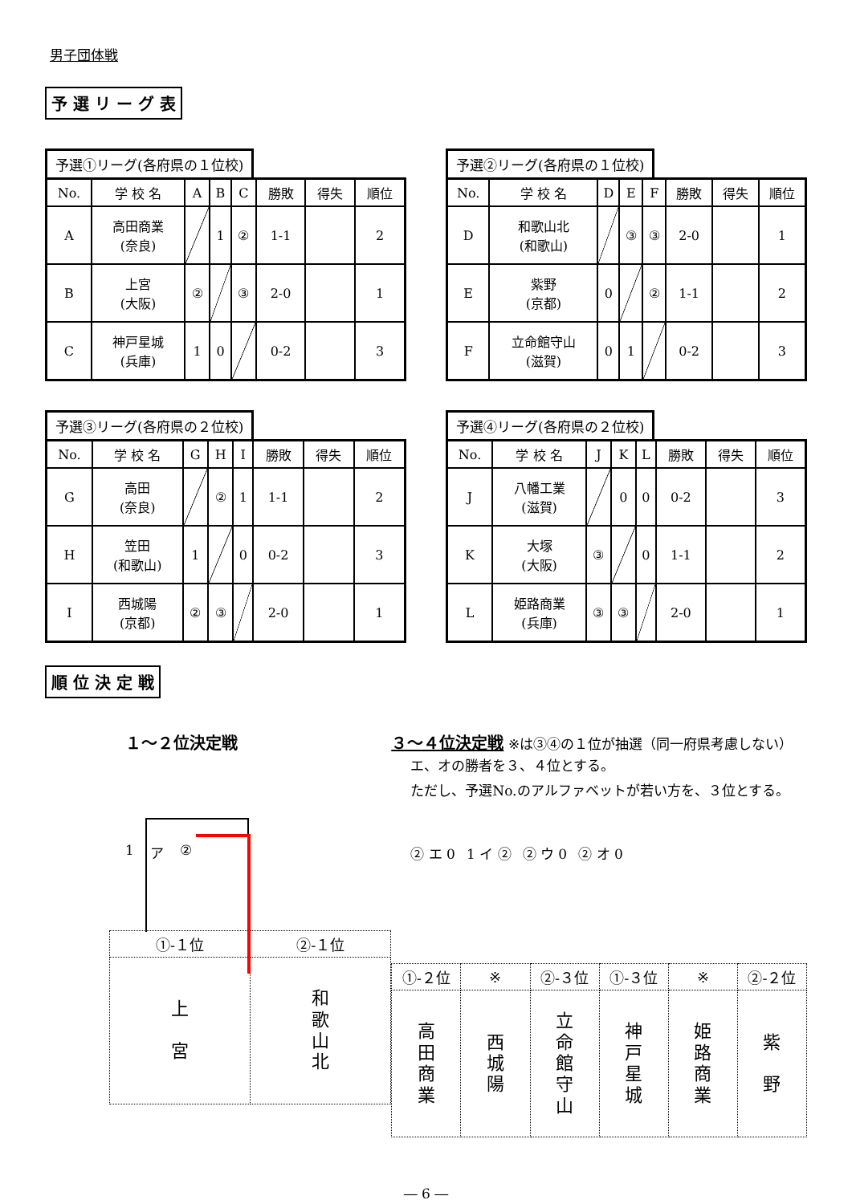男子団体戦
予 選 リ ー グ 表
予選①リーグ(各府県の１位校)
| No. | 学 校 名 | A | B | C | 勝敗 | 得失 | 順位 |
| --- | --- | --- | --- | --- | --- | --- | --- |
| A | 高田商業 (奈良) | | 1 | ② | 1-1 | | 2 |
| B | 上宮 (大阪) | ② | | ③ | 2-0 | | 1 |
| C | 神戸星城 (兵庫) | 1 | 0 | | 0-2 | | 3 |
予選②リーグ(各府県の１位校)
| No. | 学 校 名 | D | E | F | 勝敗 | 得失 | 順位 |
| --- | --- | --- | --- | --- | --- | --- | --- |
| D | 和歌山北 (和歌山) | | ③ | ③ | 2-0 | | 1 |
| E | 紫野 (京都) | 0 | | ② | 1-1 | | 2 |
| F | 立命館守山 (滋賀) | 0 | 1 | | 0-2 | | 3 |
予選③リーグ(各府県の２位校)
| No. | 学 校 名 | G | H | I | 勝敗 | 得失 | 順位 |
| --- | --- | --- | --- | --- | --- | --- | --- |
| G | 高田 (奈良) | | ② | 1 | 1-1 | | 2 |
| H | 笠田 (和歌山) | 1 | | 0 | 0-2 | | 3 |
| I | 西城陽 (京都) | ② | ③ | | 2-0 | | 1 |
予選④リーグ(各府県の２位校)
| No. | 学 校 名 | J | K | L | 勝敗 | 得失 | 順位 |
| --- | --- | --- | --- | --- | --- | --- | --- |
| J | 八幡工業 (滋賀) | | 0 | 0 | 0-2 | | 3 |
| K | 大塚 (大阪) | ③ | | 0 | 1-1 | | 2 |
| L | 姫路商業 (兵庫) | ③ | ③ | | 2-0 | | 1 |
順 位 決 定 戦
１～２位決定戦
1 ア ②
| ①-１位 | ②-１位 |
| 上 宮 | 和 歌 山 北 |
３～４位決定戦 ※は③④の１位が抽選（同一府県考慮しない）
エ、オの勝者を３、４位とする。
ただし、予選No.のアルファベットが若い方を、３位とする。
② エ 0 1 イ ② ② ウ 0 ② オ 0
| ①-２位 | ※ | ②-３位 | ①-３位 | ※ | ②-２位 |
| 高 田 商 業 | 西 城 陽 | 立 命 館 守 山 | 神 戸 星 城 | 姫 路 商 業 | 紫 野 |
― 6 ―